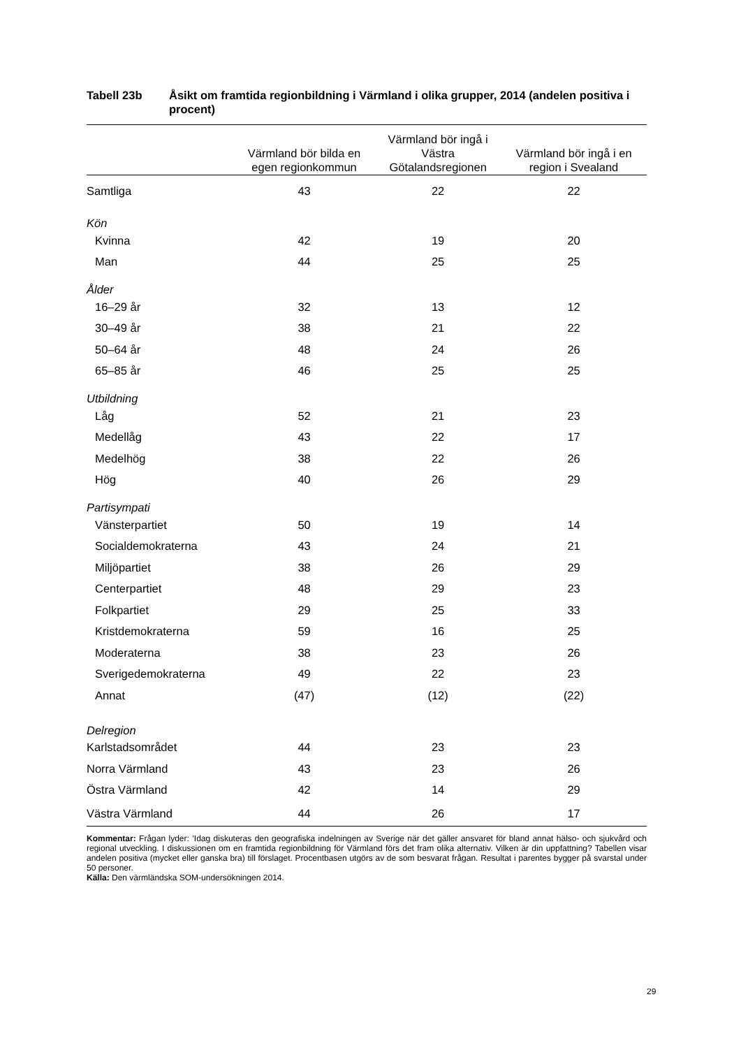Tabell 23b Åsikt om framtida regionbildning i Värmland i olika grupper, 2014 (andelen positiva i procent)
| | Värmland bör bilda en egen regionkommun | Värmland bör ingå i Västra Götalandsregionen | Värmland bör ingå i en region i Svealand |
| --- | --- | --- | --- |
| Samtliga | 43 | 22 | 22 |
| Kön | | | |
| Kvinna | 42 | 19 | 20 |
| Man | 44 | 25 | 25 |
| Ålder | | | |
| 16–29 år | 32 | 13 | 12 |
| 30–49 år | 38 | 21 | 22 |
| 50–64 år | 48 | 24 | 26 |
| 65–85 år | 46 | 25 | 25 |
| Utbildning | | | |
| Låg | 52 | 21 | 23 |
| Medellåg | 43 | 22 | 17 |
| Medelhög | 38 | 22 | 26 |
| Hög | 40 | 26 | 29 |
| Partisympati | | | |
| Vänsterpartiet | 50 | 19 | 14 |
| Socialdemokraterna | 43 | 24 | 21 |
| Miljöpartiet | 38 | 26 | 29 |
| Centerpartiet | 48 | 29 | 23 |
| Folkpartiet | 29 | 25 | 33 |
| Kristdemokraterna | 59 | 16 | 25 |
| Moderaterna | 38 | 23 | 26 |
| Sverigedemokraterna | 49 | 22 | 23 |
| Annat | (47) | (12) | (22) |
| Delregion | | | |
| Karlstadsområdet | 44 | 23 | 23 |
| Norra Värmland | 43 | 23 | 26 |
| Östra Värmland | 42 | 14 | 29 |
| Västra Värmland | 44 | 26 | 17 |
Kommentar: Frågan lyder: ’Idag diskuteras den geografiska indelningen av Sverige när det gäller ansvaret för bland annat hälso- och sjukvård och regional utveckling. I diskussionen om en framtida regionbildning för Värmland förs det fram olika alternativ. Vilken är din uppfattning? Tabellen visar andelen positiva (mycket eller ganska bra) till förslaget. Procentbasen utgörs av de som besvarat frågan. Resultat i parentes bygger på svarstal under 50 personer.
Källa: Den värmländska SOM-undersökningen 2014.
29